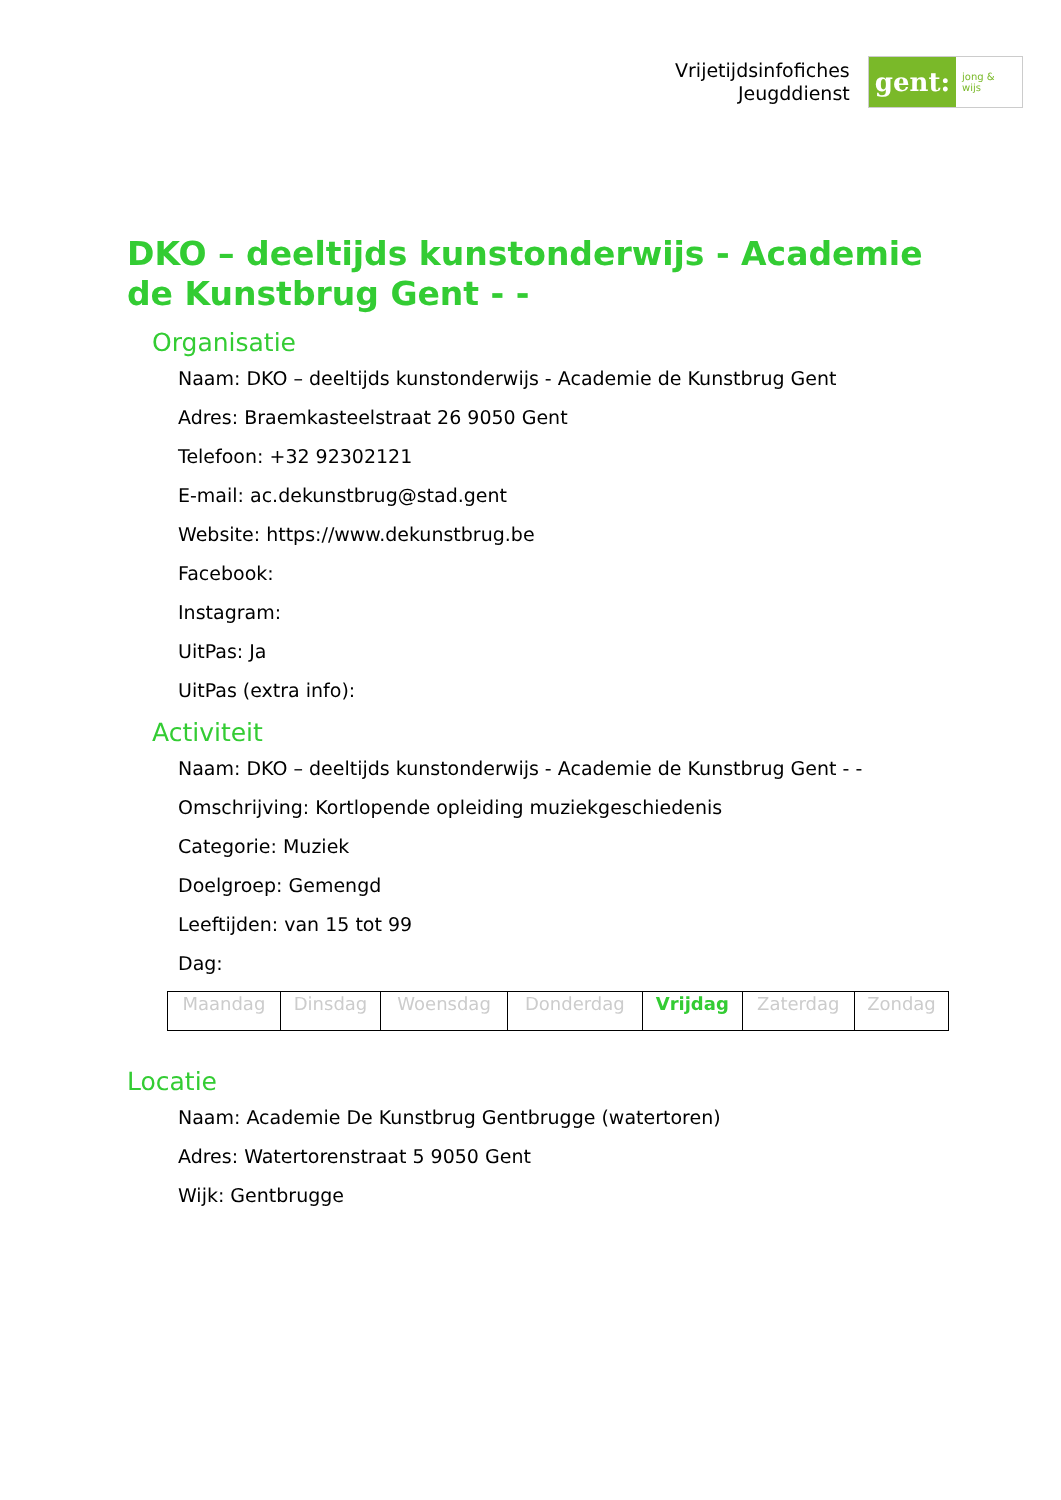Vrijetijdsinfofiches
Jeugddienst
gent:
jong & wijs
DKO – deeltijds kunstonderwijs - Academie de Kunstbrug Gent - -
Organisatie
Naam: DKO – deeltijds kunstonderwijs - Academie de Kunstbrug Gent
Adres: Braemkasteelstraat 26 9050 Gent
Telefoon: +32 92302121
E-mail: ac.dekunstbrug@stad.gent
Website: https://www.dekunstbrug.be
Facebook:
Instagram:
UitPas: Ja
UitPas (extra info):
Activiteit
Naam: DKO – deeltijds kunstonderwijs - Academie de Kunstbrug Gent - -
Omschrijving: Kortlopende opleiding muziekgeschiedenis
Categorie: Muziek
Doelgroep: Gemengd
Leeftijden: van 15 tot 99
Dag:
| Maandag | Dinsdag | Woensdag | Donderdag | Vrijdag | Zaterdag | Zondag |
Locatie
Naam: Academie De Kunstbrug Gentbrugge (watertoren)
Adres: Watertorenstraat 5 9050 Gent
Wijk: Gentbrugge